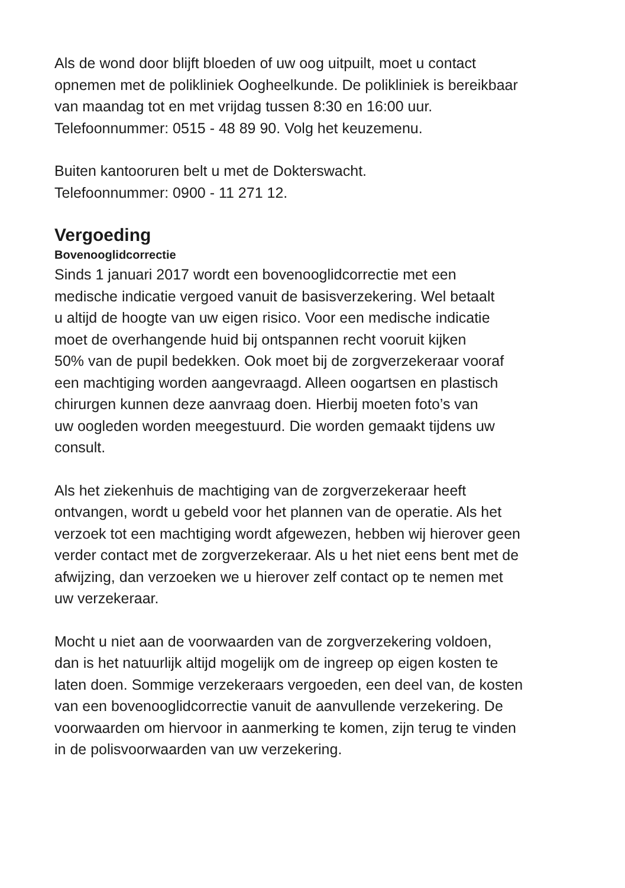Als de wond door blijft bloeden of uw oog uitpuilt, moet u contact
opnemen met de polikliniek Oogheelkunde. De polikliniek is bereikbaar
van maandag tot en met vrijdag tussen 8:30 en 16:00 uur.
Telefoonnummer: 0515 - 48 89 90. Volg het keuzemenu.
Buiten kantooruren belt u met de Dokterswacht.
Telefoonnummer: 0900 - 11 271 12.
Vergoeding
Bovenooglidcorrectie
Sinds 1 januari 2017 wordt een bovenooglidcorrectie met een
medische indicatie vergoed vanuit de basisverzekering. Wel betaalt
u altijd de hoogte van uw eigen risico. Voor een medische indicatie
moet de overhangende huid bij ontspannen recht vooruit kijken
50% van de pupil bedekken. Ook moet bij de zorgverzekeraar vooraf
een machtiging worden aangevraagd. Alleen oogartsen en plastisch
chirurgen kunnen deze aanvraag doen. Hierbij moeten foto’s van
uw oogleden worden meegestuurd. Die worden gemaakt tijdens uw
consult.
Als het ziekenhuis de machtiging van de zorgverzekeraar heeft
ontvangen, wordt u gebeld voor het plannen van de operatie. Als het
verzoek tot een machtiging wordt afgewezen, hebben wij hierover geen
verder contact met de zorgverzekeraar. Als u het niet eens bent met de
afwijzing, dan verzoeken we u hierover zelf contact op te nemen met
uw verzekeraar.
Mocht u niet aan de voorwaarden van de zorgverzekering voldoen,
dan is het natuurlijk altijd mogelijk om de ingreep op eigen kosten te
laten doen. Sommige verzekeraars vergoeden, een deel van, de kosten
van een bovenooglidcorrectie vanuit de aanvullende verzekering. De
voorwaarden om hiervoor in aanmerking te komen, zijn terug te vinden
in de polisvoorwaarden van uw verzekering.